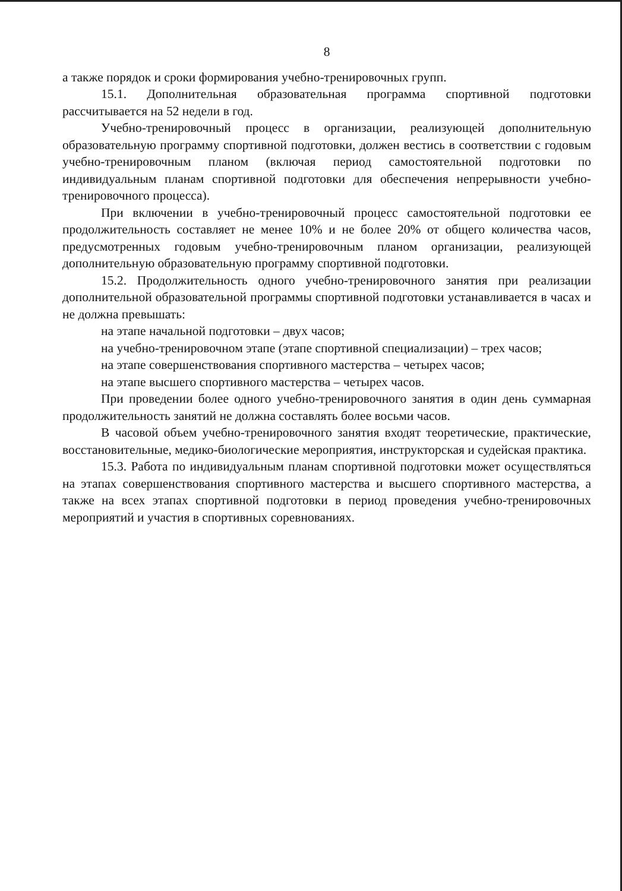8
а также порядок и сроки формирования учебно-тренировочных групп.
15.1. Дополнительная образовательная программа спортивной подготовки рассчитывается на 52 недели в год.
Учебно-тренировочный процесс в организации, реализующей дополнительную образовательную программу спортивной подготовки, должен вестись в соответствии с годовым учебно-тренировочным планом (включая период самостоятельной подготовки по индивидуальным планам спортивной подготовки для обеспечения непрерывности учебно-тренировочного процесса).
При включении в учебно-тренировочный процесс самостоятельной подготовки ее продолжительность составляет не менее 10% и не более 20% от общего количества часов, предусмотренных годовым учебно-тренировочным планом организации, реализующей дополнительную образовательную программу спортивной подготовки.
15.2. Продолжительность одного учебно-тренировочного занятия при реализации дополнительной образовательной программы спортивной подготовки устанавливается в часах и не должна превышать:
на этапе начальной подготовки – двух часов;
на учебно-тренировочном этапе (этапе спортивной специализации) – трех часов;
на этапе совершенствования спортивного мастерства – четырех часов;
на этапе высшего спортивного мастерства – четырех часов.
При проведении более одного учебно-тренировочного занятия в один день суммарная продолжительность занятий не должна составлять более восьми часов.
В часовой объем учебно-тренировочного занятия входят теоретические, практические, восстановительные, медико-биологические мероприятия, инструкторская и судейская практика.
15.3. Работа по индивидуальным планам спортивной подготовки может осуществляться на этапах совершенствования спортивного мастерства и высшего спортивного мастерства, а также на всех этапах спортивной подготовки в период проведения учебно-тренировочных мероприятий и участия в спортивных соревнованиях.